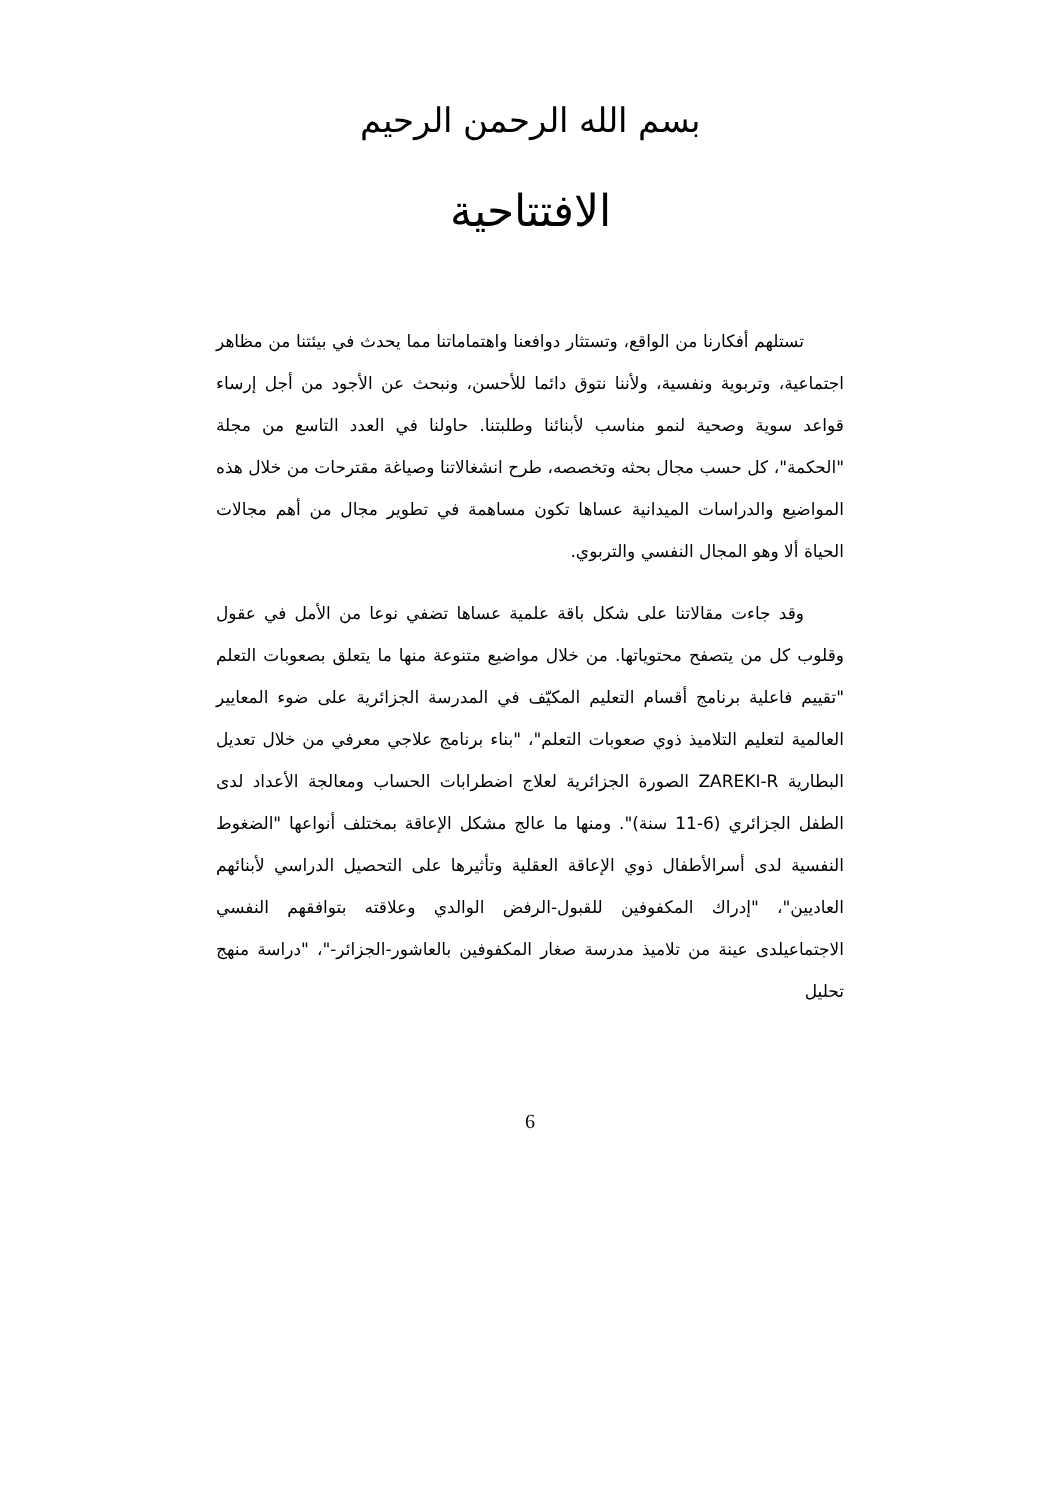بسم الله الرحمن الرحيم
الافتتاحية
تستلهم أفكارنا من الواقع، وتستثار دوافعنا واهتماماتنا مما يحدث في بيئتنا من مظاهر اجتماعية، وتربوية ونفسية، ولأننا نتوق دائما للأحسن، ونبحث عن الأجود من أجل إرساء قواعد سوية وصحية لنمو مناسب لأبنائنا وطلبتنا. حاولنا في العدد التاسع من مجلة "الحكمة"، كل حسب مجال بحثه وتخصصه، طرح انشغالاتنا وصياغة مقترحات من خلال هذه المواضيع والدراسات الميدانية عساها تكون مساهمة في تطوير مجال من أهم مجالات الحياة ألا وهو المجال النفسي والتربوي.
وقد جاءت مقالاتنا على شكل باقة علمية عساها تضفي نوعا من الأمل في عقول وقلوب كل من يتصفح محتوياتها. من خلال مواضيع متنوعة منها ما يتعلق بصعوبات التعلم "تقييم فاعلية برنامج أقسام التعليم المكيّف في المدرسة الجزائرية على ضوء المعايير العالمية لتعليم التلاميذ ذوي صعوبات التعلم"، "بناء برنامج علاجي معرفي من خلال تعديل البطارية ZAREKI-R الصورة الجزائرية لعلاج اضطرابات الحساب ومعالجة الأعداد لدى الطفل الجزائري (6-11 سنة)". ومنها ما عالج مشكل الإعاقة بمختلف أنواعها "الضغوط النفسية لدى أسرالأطفال ذوي الإعاقة العقلية وتأثيرها على التحصيل الدراسي لأبنائهم العاديين"، "إدراك المكفوفين للقبول-الرفض الوالدي وعلاقته بتوافقهم النفسي الاجتماعيلدى عينة من تلاميذ مدرسة صغار المكفوفين بالعاشور-الجزائر-"، "دراسة منهج تحليل
6